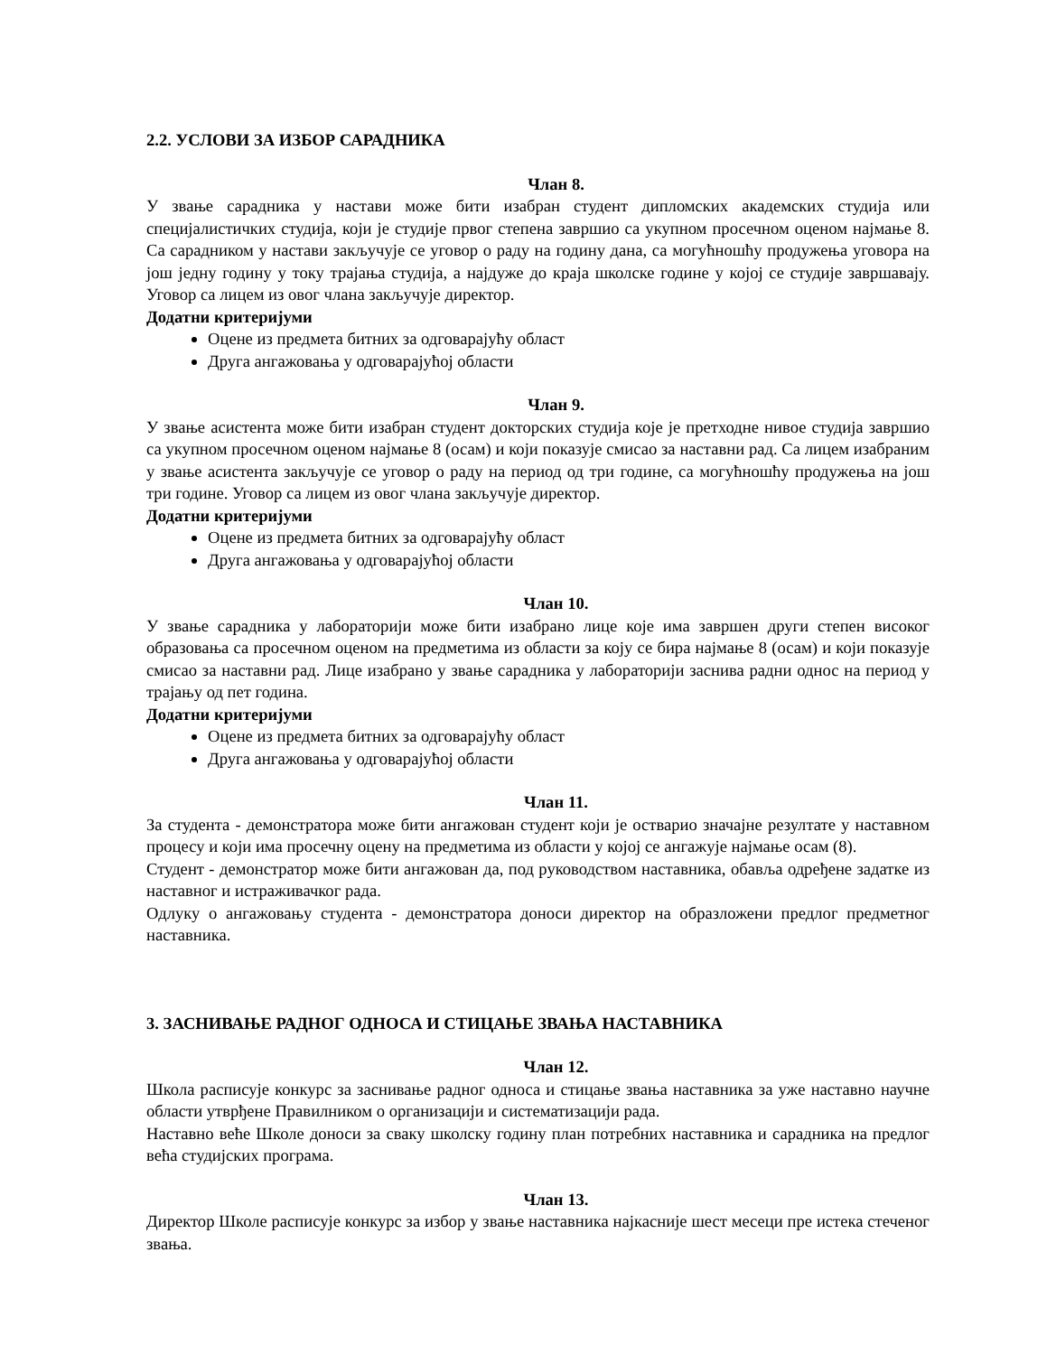2.2. УСЛОВИ ЗА ИЗБОР САРАДНИКА
Члан 8.
У звање сарадника у настави може бити изабран студент дипломских академских студија или специјалистичких студија, који је студије првог степена завршио са укупном просечном оценом најмање 8. Са сарадником у настави закључује се уговор о раду на годину дана, са могућношћу продужења уговора на још једну годину у току трајања студија, а најдуже до краја школске године у којој се студије завршавају. Уговор са лицем из овог члана закључује директор.
Додатни критеријуми
Оцене из предмета битних за одговарајућу област
Друга ангажовања у одговарајућој области
Члан 9.
У звање асистента може бити изабран студент докторских студија које је претходне нивое студија завршио са укупном просечном оценом најмање 8 (осам) и који показује смисао за наставни рад. Са лицем изабраним у звање асистента закључује се уговор о раду на период од три године, са могућношћу продужења на још три године. Уговор са лицем из овог члана закључује директор.
Додатни критеријуми
Оцене из предмета битних за одговарајућу област
Друга ангажовања у одговарајућој области
Члан 10.
У звање сарадника у лабораторији може бити изабрано лице које има завршен други степен високог образовања са просечном оценом на предметима из области за коју се бира најмање 8 (осам) и који показује смисао за наставни рад. Лице изабрано у звање сарадника у лабораторији заснива радни однос на период у трајању од пет година.
Додатни критеријуми
Оцене из предмета битних за одговарајућу област
Друга ангажовања у одговарајућој области
Члан 11.
За студента - демонстратора може бити ангажован студент који је остварио значајне резултате у наставном процесу и који има просечну оцену на предметима из области у којој се ангажује најмање осам (8).
Студент - демонстратор може бити ангажован да, под руководством наставника, обавља одређене задатке из наставног и истраживачког рада.
Одлуку о ангажовању студента - демонстратора доноси директор на образложени предлог предметног наставника.
3. ЗАСНИВАЊЕ РАДНОГ ОДНОСА И СТИЦАЊЕ ЗВАЊА НАСТАВНИКА
Члан 12.
Школа расписује конкурс за заснивање радног односа и стицање звања наставника за уже наставно научне области утврђене Правилником о организацији и систематизацији рада.
Наставно веће Школе доноси за сваку школску годину план потребних наставника и сарадника на предлог већа студијских програма.
Члан 13.
Директор Школе расписује конкурс за избор у звање наставника најкасније шест месеци пре истека стеченог звања.